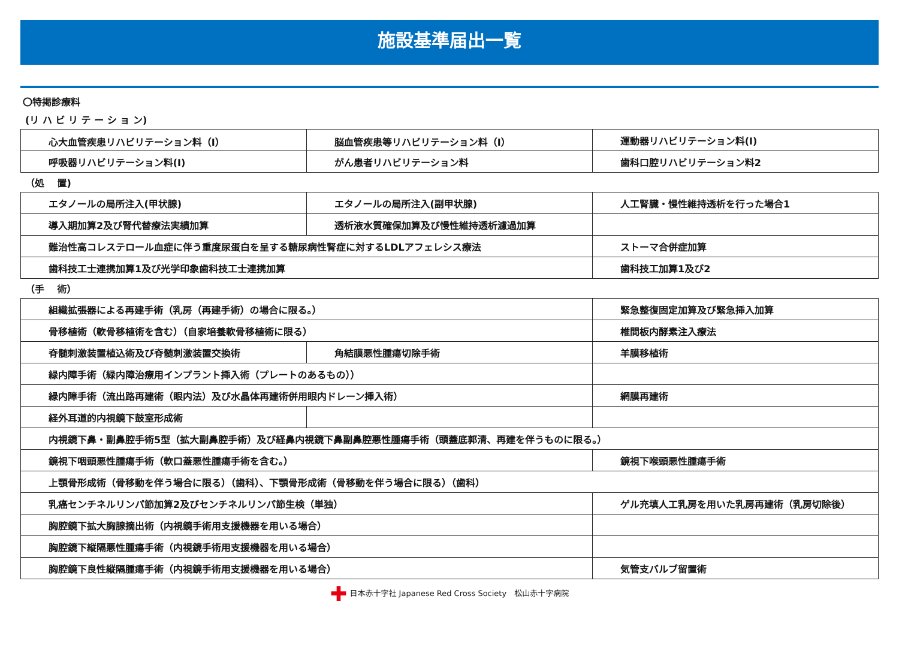施設基準届出一覧
〇特掲診療料
(リ ハ ビ リ テ ー シ ョ ン)
| 心大血管疾患リハビリテーション料（Ⅰ） | 脳血管疾患等リハビリテーション料（Ⅰ） | 運動器リハビリテーション料(Ⅰ) |
| 呼吸器リハビリテーション料(Ⅰ) | がん患者リハビリテーション料 | 歯科口腔リハビリテーション料2 |
（処　 置)
| エタノールの局所注入(甲状腺) | エタノールの局所注入(副甲状腺) | 人工腎臓・慢性維持透析を行った場合1 |
| 導入期加算2及び腎代替療法実績加算 | 透析液水質確保加算及び慢性維持透析濾過加算 | |
| 難治性高コレステロール血症に伴う重度尿蛋白を呈する糖尿病性腎症に対するLDLアフェレシス療法 | | ストーマ合併症加算 |
| 歯科技工士連携加算1及び光学印象歯科技工士連携加算 | | 歯科技工加算1及び2 |
（手　 術）
| 組織拡張器による再建手術（乳房（再建手術）の場合に限る。） | | 緊急整復固定加算及び緊急挿入加算 |
| 骨移植術（軟骨移植術を含む）（自家培養軟骨移植術に限る） | | 椎間板内酵素注入療法 |
| 脊髄刺激装置植込術及び脊髄刺激装置交換術 | 角結膜悪性腫瘍切除手術 | 羊膜移植術 |
| 緑内障手術（緑内障治療用インプラント挿入術（プレートのあるもの）） | | |
| 緑内障手術（流出路再建術（眼内法）及び水晶体再建術併用眼内ドレーン挿入術） | | 網膜再建術 |
| 経外耳道的内視鏡下鼓室形成術 | | |
| 内視鏡下鼻・副鼻腔手術5型（拡大副鼻腔手術）及び経鼻内視鏡下鼻副鼻腔悪性腫瘍手術（頭蓋底郭清、再建を伴うものに限る。） | | |
| 鏡視下咽頭悪性腫瘍手術（軟口蓋悪性腫瘍手術を含む。） | | 鏡視下喉頭悪性腫瘍手術 |
| 上顎骨形成術（骨移動を伴う場合に限る）（歯科）、下顎骨形成術（骨移動を伴う場合に限る）（歯科） | | |
| 乳癌センチネルリンパ節加算2及びセンチネルリンパ節生検（単独） | | ゲル充填人工乳房を用いた乳房再建術（乳房切除後） |
| 胸腔鏡下拡大胸腺摘出術（内視鏡手術用支援機器を用いる場合） | | |
| 胸腔鏡下縦隔悪性腫瘍手術（内視鏡手術用支援機器を用いる場合） | | |
| 胸腔鏡下良性縦隔腫瘍手術（内視鏡手術用支援機器を用いる場合） | | 気管支バルブ留置術 |
✚ 日本赤十字社 Japanese Red Cross Society　松山赤十字病院